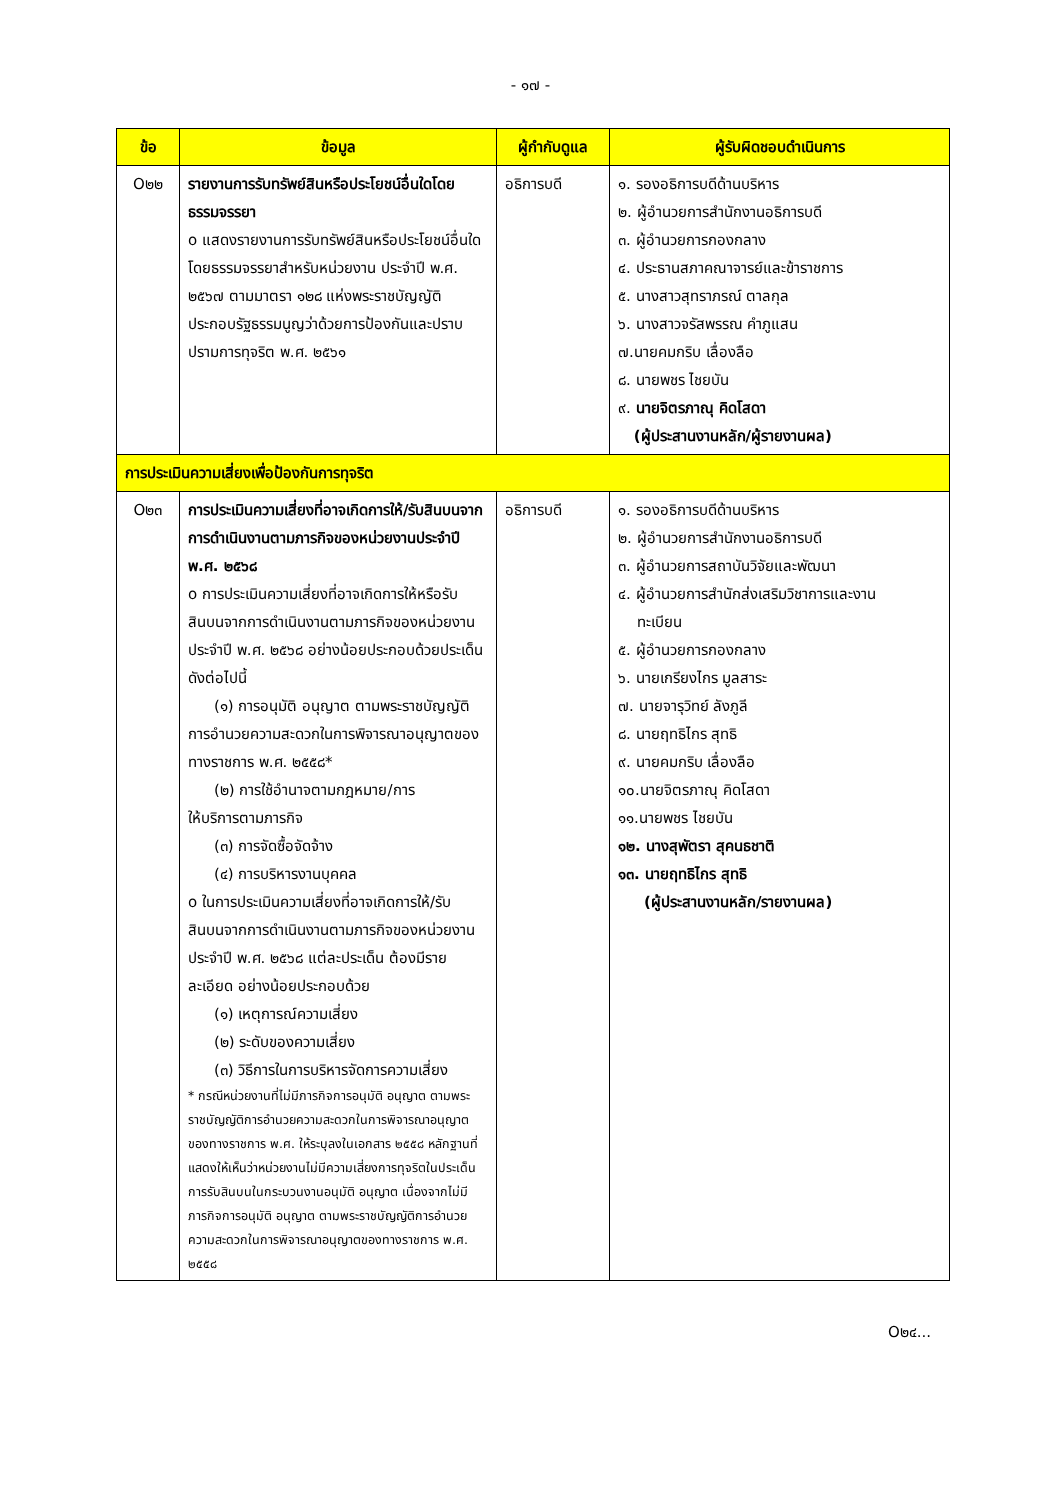- ๑๗ -
| ข้อ | ข้อมูล | ผู้กำกับดูแล | ผู้รับผิดชอบดำเนินการ |
| --- | --- | --- | --- |
| O๒๒ | รายงานการรับทรัพย์สินหรือประโยชน์อื่นใดโดยธรรมจรรยา o แสดงรายงานการรับทรัพย์สินหรือประโยชน์อื่นใดโดยธรรมจรรยาสำหรับหน่วยงาน ประจำปี พ.ศ. ๒๕๖๗ ตามมาตรา ๑๒๘ แห่งพระราชบัญญัติประกอบรัฐธรรมนูญว่าด้วยการป้องกันและปราบปรามการทุจริต พ.ศ. ๒๕๖๑ | อธิการบดี | ๑. รองอธิการบดีด้านบริหาร ๒. ผู้อำนวยการสำนักงานอธิการบดี ๓. ผู้อำนวยการกองกลาง ๔. ประธานสภาคณาจารย์และข้าราชการ ๕. นางสาวสุทราภรณ์ ตาลกุล ๖. นางสาวจรัสพรรณ คำภูแสน ๗.นายคมกริบ เลื่องลือ ๘. นายพชร ไชยบัน ๙. นายจิตรภาณุ คิดโสดา (ผู้ประสานงานหลัก/ผู้รายงานผล) |
| การประเมินความเสี่ยงเพื่อป้องกันการทุจริต | | | |
| O๒๓ | การประเมินความเสี่ยงที่อาจเกิดการให้/รับสินบนจากการดำเนินงานตามภารกิจของหน่วยงานประจำปี พ.ศ. ๒๕๖๘ o การประเมินความเสี่ยงที่อาจเกิดการให้หรือรับ สินบนจากการดำเนินงานตามภารกิจของหน่วยงาน ประจำปี พ.ศ. ๒๕๖๘ อย่างน้อยประกอบด้วยประเด็นดังต่อไปนี้ (๑) การอนุมัติ อนุญาต ตามพระราชบัญญัติ การอำนวยความสะดวกในการพิจารณาอนุญาตของทางราชการ พ.ศ. ๒๕๕๘* (๒) การใช้อำนาจตามกฎหมาย/การ ให้บริการตามภารกิจ (๓) การจัดซื้อจัดจ้าง (๔) การบริหารงานบุคคล o ในการประเมินความเสี่ยงที่อาจเกิดการให้/รับ สินบนจากการดำเนินงานตามภารกิจของหน่วยงาน ประจำปี พ.ศ. ๒๕๖๘ แต่ละประเด็น ต้องมีรายละเอียด อย่างน้อยประกอบด้วย (๑) เหตุการณ์ความเสี่ยง (๒) ระดับของความเสี่ยง (๓) วิธีการในการบริหารจัดการความเสี่ยง * กรณีหน่วยงานที่ไม่มีภารกิจการอนุมัติ อนุญาต ตามพระราชบัญญัติการอำนวยความสะดวกในการพิจารณาอนุญาตของทางราชการ พ.ศ. ให้ระบุลงในเอกสาร ๒๕๕๘ หลักฐานที่แสดงให้เห็นว่าหน่วยงานไม่มีความเสี่ยงการทุจริตในประเด็นการรับสินบนในกระบวนงานอนุมัติ อนุญาต เนื่องจากไม่มีภารกิจการอนุมัติ อนุญาต ตามพระราชบัญญัติการอำนวยความสะดวกในการพิจารณาอนุญาตของทางราชการ พ.ศ. ๒๕๕๘ | อธิการบดี | ๑. รองอธิการบดีด้านบริหาร ๒. ผู้อำนวยการสำนักงานอธิการบดี ๓. ผู้อำนวยการสถาบันวิจัยและพัฒนา ๔. ผู้อำนวยการสำนักส่งเสริมวิชาการและงาน ทะเบียน ๕. ผู้อำนวยการกองกลาง ๖. นายเกรียงไกร มูลสาระ ๗. นายจารุวิทย์ ลังภูลี ๘. นายฤทธิไกร สุทธิ ๙. นายคมกริบ เลื่องลือ ๑๐.นายจิตรภาณุ คิดโสดา ๑๑.นายพชร ไชยบัน ๑๒. นางสุพัตรา สุคนธชาติ ๑๓. นายฤทธิไกร สุทธิ (ผู้ประสานงานหลัก/รายงานผล) |
O๒๔...